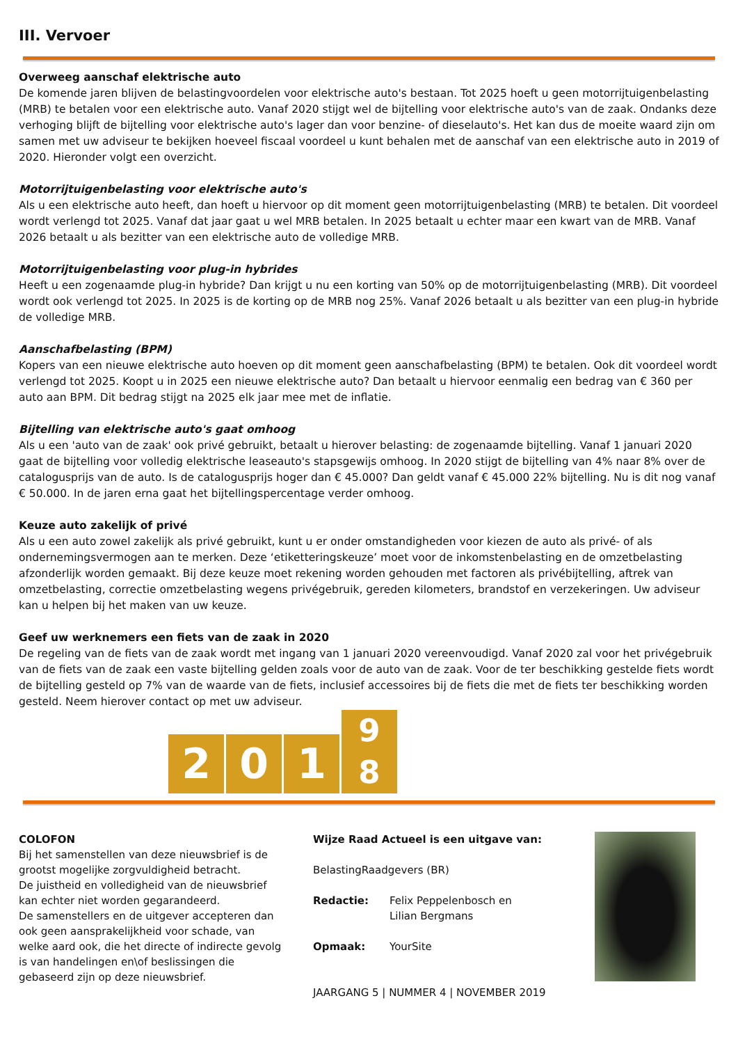III. Vervoer
Overweeg aanschaf elektrische auto
De komende jaren blijven de belastingvoordelen voor elektrische auto's bestaan. Tot 2025 hoeft u geen motorrijtuigenbelasting (MRB) te betalen voor een elektrische auto. Vanaf 2020 stijgt wel de bijtelling voor elektrische auto's van de zaak. Ondanks deze verhoging blijft de bijtelling voor elektrische auto's lager dan voor benzine- of dieselauto's. Het kan dus de moeite waard zijn om samen met uw adviseur te bekijken hoeveel fiscaal voordeel u kunt behalen met de aanschaf van een elektrische auto in 2019 of 2020. Hieronder volgt een overzicht.
Motorrijtuigenbelasting voor elektrische auto's
Als u een elektrische auto heeft, dan hoeft u hiervoor op dit moment geen motorrijtuigenbelasting (MRB) te betalen. Dit voordeel wordt verlengd tot 2025. Vanaf dat jaar gaat u wel MRB betalen. In 2025 betaalt u echter maar een kwart van de MRB. Vanaf 2026 betaalt u als bezitter van een elektrische auto de volledige MRB.
Motorrijtuigenbelasting voor plug-in hybrides
Heeft u een zogenaamde plug-in hybride? Dan krijgt u nu een korting van 50% op de motorrijtuigenbelasting (MRB). Dit voordeel wordt ook verlengd tot 2025. In 2025 is de korting op de MRB nog 25%. Vanaf 2026 betaalt u als bezitter van een plug-in hybride de volledige MRB.
Aanschafbelasting (BPM)
Kopers van een nieuwe elektrische auto hoeven op dit moment geen aanschafbelasting (BPM) te betalen. Ook dit voordeel wordt verlengd tot 2025. Koopt u in 2025 een nieuwe elektrische auto? Dan betaalt u hiervoor eenmalig een bedrag van € 360 per auto aan BPM. Dit bedrag stijgt na 2025 elk jaar mee met de inflatie.
Bijtelling van elektrische auto's gaat omhoog
Als u een 'auto van de zaak' ook privé gebruikt, betaalt u hierover belasting: de zogenaamde bijtelling. Vanaf 1 januari 2020 gaat de bijtelling voor volledig elektrische leaseauto's stapsgewijs omhoog. In 2020 stijgt de bijtelling van 4% naar 8% over de catalogusprijs van de auto. Is de catalogusprijs hoger dan € 45.000? Dan geldt vanaf € 45.000 22% bijtelling. Nu is dit nog vanaf € 50.000. In de jaren erna gaat het bijtellingspercentage verder omhoog.
Keuze auto zakelijk of privé
Als u een auto zowel zakelijk als privé gebruikt, kunt u er onder omstandigheden voor kiezen de auto als privé- of als ondernemingsvermogen aan te merken. Deze ‘etiketteringskeuze’ moet voor de inkomstenbelasting en de omzetbelasting afzonderlijk worden gemaakt. Bij deze keuze moet rekening worden gehouden met factoren als privébijtelling, aftrek van omzetbelasting, correctie omzetbelasting wegens privégebruik, gereden kilometers, brandstof en verzekeringen. Uw adviseur kan u helpen bij het maken van uw keuze.
Geef uw werknemers een fiets van de zaak in 2020
De regeling van de fiets van de zaak wordt met ingang van 1 januari 2020 vereenvoudigd. Vanaf 2020 zal voor het privégebruik van de fiets van de zaak een vaste bijtelling gelden zoals voor de auto van de zaak. Voor de ter beschikking gestelde fiets wordt de bijtelling gesteld op 7% van de waarde van de fiets, inclusief accessoires bij de fiets die met de fiets ter beschikking worden gesteld. Neem hierover contact op met uw adviseur.
2
0
1
9
8
COLOFON
Bij het samenstellen van deze nieuwsbrief is de grootst mogelijke zorgvuldigheid betracht.
De juistheid en volledigheid van de nieuwsbrief kan echter niet worden gegarandeerd.
De samenstellers en de uitgever accepteren dan ook geen aansprakelijkheid voor schade, van welke aard ook, die het directe of indirecte gevolg is van handelingen en\of beslissingen die gebaseerd zijn op deze nieuwsbrief.
Wijze Raad Actueel is een uitgave van:
BelastingRaadgevers (BR)
Redactie: Felix Peppelenbosch en
Lilian Bergmans
Opmaak: YourSite
JAARGANG 5 | NUMMER 4 | NOVEMBER 2019